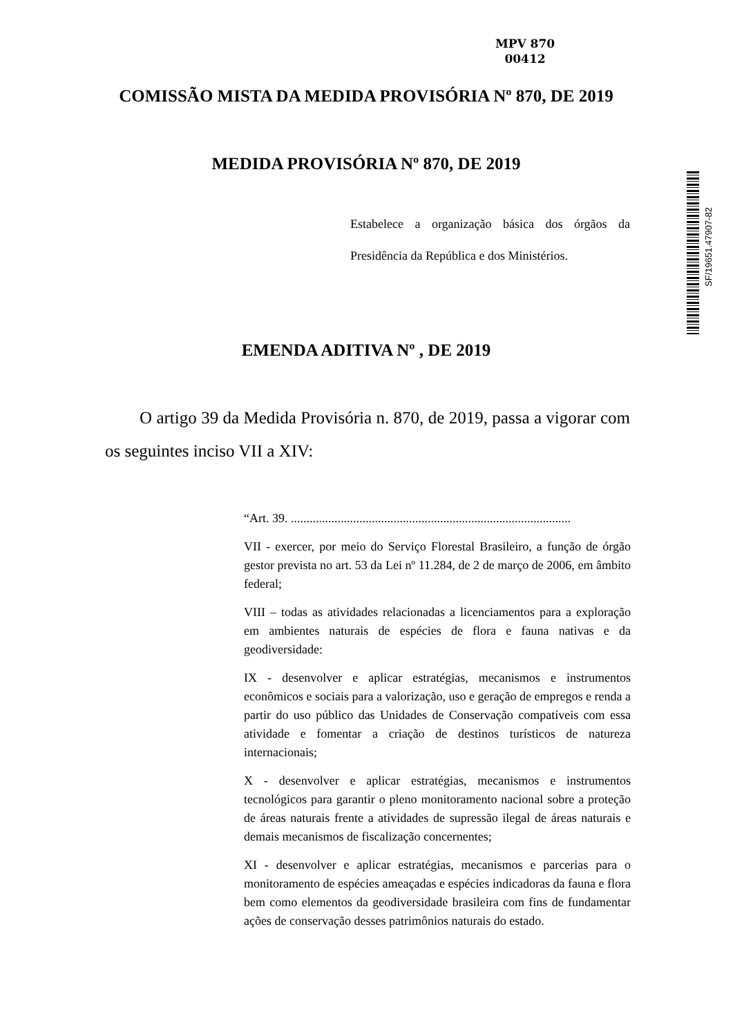MPV 870
00412
SF/19651.47907-82
COMISSÃO MISTA DA MEDIDA PROVISÓRIA Nº 870, DE 2019
MEDIDA PROVISÓRIA Nº 870, DE 2019
Estabelece a organização básica dos órgãos da Presidência da República e dos Ministérios.
EMENDA ADITIVA Nº , DE 2019
O artigo 39 da Medida Provisória n. 870, de 2019, passa a vigorar com os seguintes inciso VII a XIV:
“Art. 39. ..........................................................................................
VII - exercer, por meio do Serviço Florestal Brasileiro, a função de órgão gestor prevista no art. 53 da Lei nº 11.284, de 2 de março de 2006, em âmbito federal;
VIII – todas as atividades relacionadas a licenciamentos para a exploração em ambientes naturais de espécies de flora e fauna nativas e da geodiversidade:
IX - desenvolver e aplicar estratégias, mecanismos e instrumentos econômicos e sociais para a valorização, uso e geração de empregos e renda a partir do uso público das Unidades de Conservação compatíveis com essa atividade e fomentar a criação de destinos turísticos de natureza internacionais;
X - desenvolver e aplicar estratégias, mecanismos e instrumentos tecnológicos para garantir o pleno monitoramento nacional sobre a proteção de áreas naturais frente a atividades de supressão ilegal de áreas naturais e demais mecanismos de fiscalização concernentes;
XI - desenvolver e aplicar estratégias, mecanismos e parcerias para o monitoramento de espécies ameaçadas e espécies indicadoras da fauna e flora bem como elementos da geodiversidade brasileira com fins de fundamentar ações de conservação desses patrimônios naturais do estado.